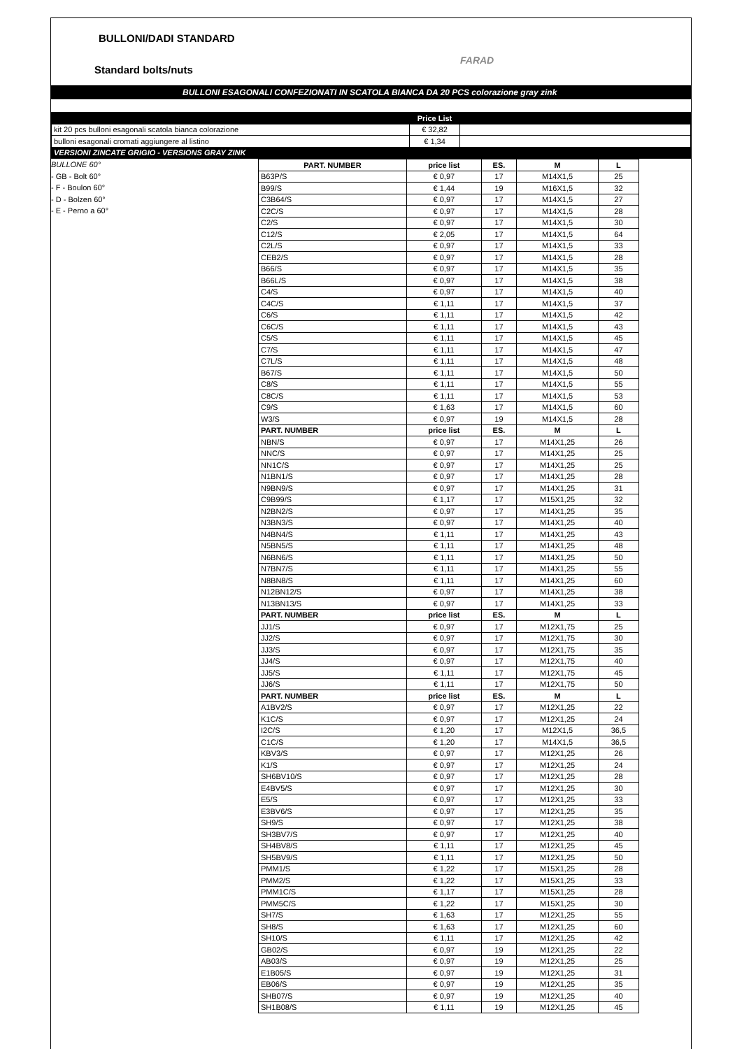BULLONI/DADI STANDARD
FARAD
Standard bolts/nuts
BULLONI ESAGONALI CONFEZIONATI IN SCATOLA BIANCA DA 20 PCS colorazione gray zink
| | Price List | |
| kit 20 pcs bulloni esagonali scatola bianca colorazione | € 32,82 | |
| bulloni esagonali cromati aggiungere al listino | € 1,34 | |
| VERSIONI ZINCATE GRIGIO - VERSIONS GRAY ZINK | | |
BULLONE 60°
- GB - Bolt 60°
- F - Boulon 60°
- D - Bolzen 60°
- E - Perno a 60°
| PART. NUMBER | price list | ES. | M | L |
| --- | --- | --- | --- | --- |
| B63P/S | € 0,97 | 17 | M14X1,5 | 25 |
| B99/S | € 1,44 | 19 | M16X1,5 | 32 |
| C3B64/S | € 0,97 | 17 | M14X1,5 | 27 |
| C2C/S | € 0,97 | 17 | M14X1,5 | 28 |
| C2/S | € 0,97 | 17 | M14X1,5 | 30 |
| C12/S | € 2,05 | 17 | M14X1,5 | 64 |
| C2L/S | € 0,97 | 17 | M14X1,5 | 33 |
| CEB2/S | € 0,97 | 17 | M14X1,5 | 28 |
| B66/S | € 0,97 | 17 | M14X1,5 | 35 |
| B66L/S | € 0,97 | 17 | M14X1,5 | 38 |
| C4/S | € 0,97 | 17 | M14X1,5 | 40 |
| C4C/S | € 1,11 | 17 | M14X1,5 | 37 |
| C6/S | € 1,11 | 17 | M14X1,5 | 42 |
| C6C/S | € 1,11 | 17 | M14X1,5 | 43 |
| C5/S | € 1,11 | 17 | M14X1,5 | 45 |
| C7/S | € 1,11 | 17 | M14X1,5 | 47 |
| C7L/S | € 1,11 | 17 | M14X1,5 | 48 |
| B67/S | € 1,11 | 17 | M14X1,5 | 50 |
| C8/S | € 1,11 | 17 | M14X1,5 | 55 |
| C8C/S | € 1,11 | 17 | M14X1,5 | 53 |
| C9/S | € 1,63 | 17 | M14X1,5 | 60 |
| W3/S | € 0,97 | 19 | M14X1,5 | 28 |
| PART. NUMBER | price list | ES. | M | L |
| NBN/S | € 0,97 | 17 | M14X1,25 | 26 |
| NNC/S | € 0,97 | 17 | M14X1,25 | 25 |
| NN1C/S | € 0,97 | 17 | M14X1,25 | 25 |
| N1BN1/S | € 0,97 | 17 | M14X1,25 | 28 |
| N9BN9/S | € 0,97 | 17 | M14X1,25 | 31 |
| C9B99/S | € 1,17 | 17 | M15X1,25 | 32 |
| N2BN2/S | € 0,97 | 17 | M14X1,25 | 35 |
| N3BN3/S | € 0,97 | 17 | M14X1,25 | 40 |
| N4BN4/S | € 1,11 | 17 | M14X1,25 | 43 |
| N5BN5/S | € 1,11 | 17 | M14X1,25 | 48 |
| N6BN6/S | € 1,11 | 17 | M14X1,25 | 50 |
| N7BN7/S | € 1,11 | 17 | M14X1,25 | 55 |
| N8BN8/S | € 1,11 | 17 | M14X1,25 | 60 |
| N12BN12/S | € 0,97 | 17 | M14X1,25 | 38 |
| N13BN13/S | € 0,97 | 17 | M14X1,25 | 33 |
| PART. NUMBER | price list | ES. | M | L |
| JJ1/S | € 0,97 | 17 | M12X1,75 | 25 |
| JJ2/S | € 0,97 | 17 | M12X1,75 | 30 |
| JJ3/S | € 0,97 | 17 | M12X1,75 | 35 |
| JJ4/S | € 0,97 | 17 | M12X1,75 | 40 |
| JJ5/S | € 1,11 | 17 | M12X1,75 | 45 |
| JJ6/S | € 1,11 | 17 | M12X1,75 | 50 |
| PART. NUMBER | price list | ES. | M | L |
| A1BV2/S | € 0,97 | 17 | M12X1,25 | 22 |
| K1C/S | € 0,97 | 17 | M12X1,25 | 24 |
| I2C/S | € 1,20 | 17 | M12X1,5 | 36,5 |
| C1C/S | € 1,20 | 17 | M14X1,5 | 36,5 |
| KBV3/S | € 0,97 | 17 | M12X1,25 | 26 |
| K1/S | € 0,97 | 17 | M12X1,25 | 24 |
| SH6BV10/S | € 0,97 | 17 | M12X1,25 | 28 |
| E4BV5/S | € 0,97 | 17 | M12X1,25 | 30 |
| E5/S | € 0,97 | 17 | M12X1,25 | 33 |
| E3BV6/S | € 0,97 | 17 | M12X1,25 | 35 |
| SH9/S | € 0,97 | 17 | M12X1,25 | 38 |
| SH3BV7/S | € 0,97 | 17 | M12X1,25 | 40 |
| SH4BV8/S | € 1,11 | 17 | M12X1,25 | 45 |
| SH5BV9/S | € 1,11 | 17 | M12X1,25 | 50 |
| PMM1/S | € 1,22 | 17 | M15X1,25 | 28 |
| PMM2/S | € 1,22 | 17 | M15X1,25 | 33 |
| PMM1C/S | € 1,17 | 17 | M15X1,25 | 28 |
| PMM5C/S | € 1,22 | 17 | M15X1,25 | 30 |
| SH7/S | € 1,63 | 17 | M12X1,25 | 55 |
| SH8/S | € 1,63 | 17 | M12X1,25 | 60 |
| SH10/S | € 1,11 | 17 | M12X1,25 | 42 |
| GB02/S | € 0,97 | 19 | M12X1,25 | 22 |
| AB03/S | € 0,97 | 19 | M12X1,25 | 25 |
| E1B05/S | € 0,97 | 19 | M12X1,25 | 31 |
| EB06/S | € 0,97 | 19 | M12X1,25 | 35 |
| SHB07/S | € 0,97 | 19 | M12X1,25 | 40 |
| SH1B08/S | € 1,11 | 19 | M12X1,25 | 45 |